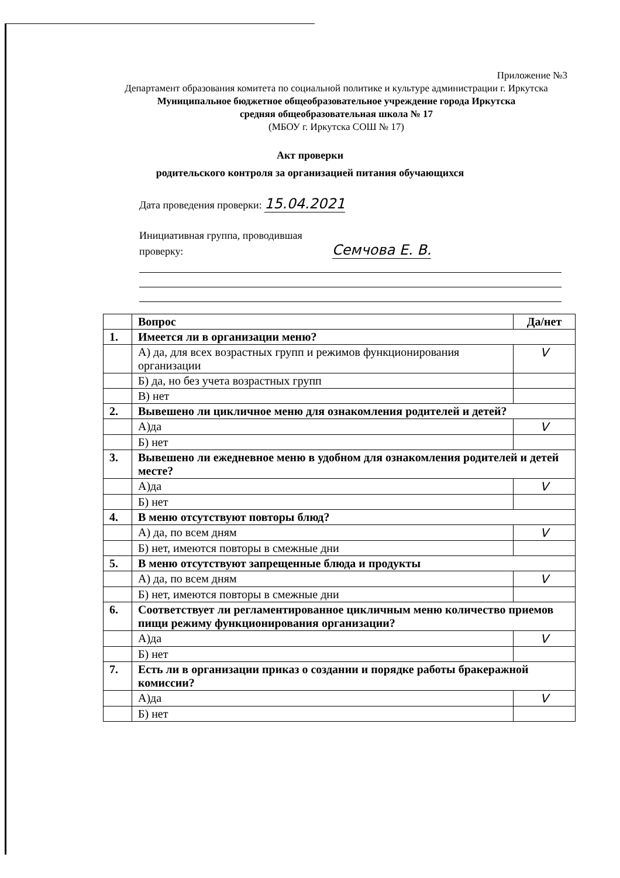Приложение №3
Департамент образования комитета по социальной политике и культуре администрации г. Иркутска
Муниципальное бюджетное общеобразовательное учреждение города Иркутска
средняя общеобразовательная школа № 17
(МБОУ г. Иркутска СОШ № 17)
Акт проверки
родительского контроля за организацией питания обучающихся
Дата проведения проверки: 15.04.2021
Инициативная группа, проводившая
проверку: Семчова Е. В.
| | Вопрос | Да/нет |
| 1. | Имеется ли в организации меню? | |
| | А) да, для всех возрастных групп и режимов функционирования организации | V |
| | Б) да, но без учета возрастных групп | |
| | В) нет | |
| 2. | Вывешено ли цикличное меню для ознакомления родителей и детей? | |
| | А)да | V |
| | Б) нет | |
| 3. | Вывешено ли ежедневное меню в удобном для ознакомления родителей и детей месте? | |
| | А)да | V |
| | Б) нет | |
| 4. | В меню отсутствуют повторы блюд? | |
| | А) да, по всем дням | V |
| | Б) нет, имеются повторы в смежные дни | |
| 5. | В меню отсутствуют запрещенные блюда и продукты | |
| | А) да, по всем дням | V |
| | Б) нет, имеются повторы в смежные дни | |
| 6. | Соответствует ли регламентированное цикличным меню количество приемов пищи режиму функционирования организации? | |
| | А)да | V |
| | Б) нет | |
| 7. | Есть ли в организации приказ о создании и порядке работы бракеражной комиссии? | |
| | А)да | V |
| | Б) нет | |